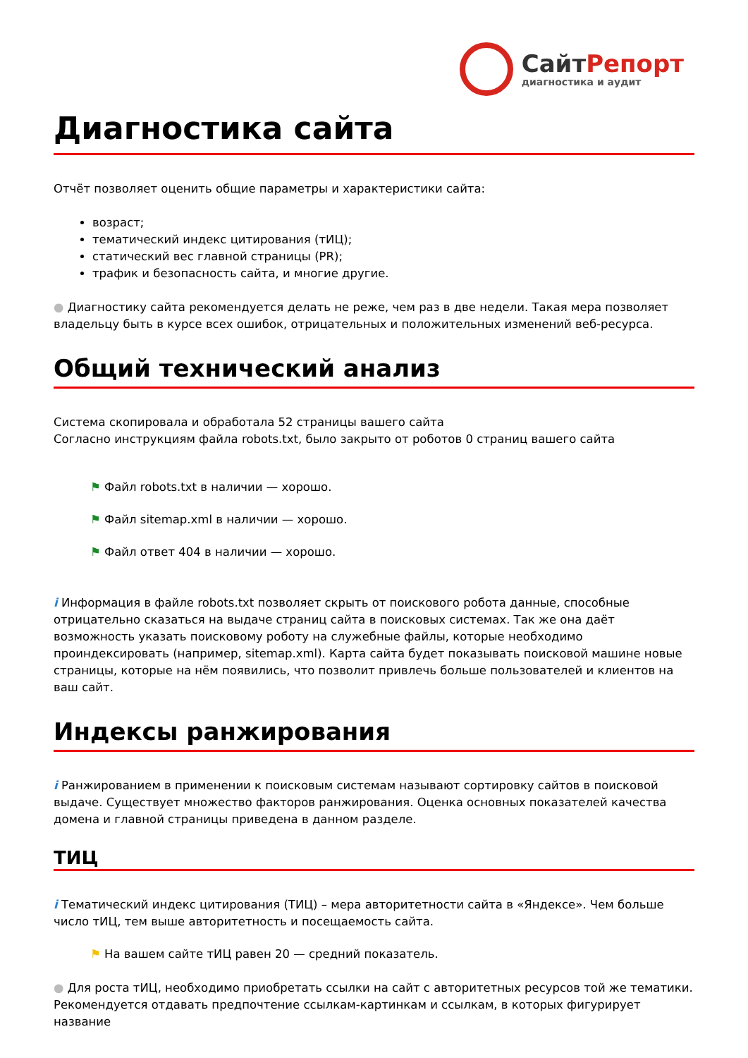СайтРепорт
диагностика и аудит
Диагностика сайта
Отчёт позволяет оценить общие параметры и характеристики сайта:
возраст;
тематический индекс цитирования (тИЦ);
статический вес главной страницы (PR);
трафик и безопасность сайта, и многие другие.
● Диагностику сайта рекомендуется делать не реже, чем раз в две недели. Такая мера позволяет владельцу быть в курсе всех ошибок, отрицательных и положительных изменений веб-ресурса.
Общий технический анализ
Система скопировала и обработала 52 страницы вашего сайта
Согласно инструкциям файла robots.txt, было закрыто от роботов 0 страниц вашего сайта
⚑ Файл robots.txt в наличии — хорошо.
⚑ Файл sitemap.xml в наличии — хорошо.
⚑ Файл ответ 404 в наличии — хорошо.
i Информация в файле robots.txt позволяет скрыть от поискового робота данные, способные отрицательно сказаться на выдаче страниц сайта в поисковых системах. Так же она даёт возможность указать поисковому роботу на служебные файлы, которые необходимо проиндексировать (например, sitemap.xml). Карта сайта будет показывать поисковой машине новые страницы, которые на нём появились, что позволит привлечь больше пользователей и клиентов на ваш сайт.
Индексы ранжирования
i Ранжированием в применении к поисковым системам называют сортировку сайтов в поисковой выдаче. Существует множество факторов ранжирования. Оценка основных показателей качества домена и главной страницы приведена в данном разделе.
ТИЦ
i Тематический индекс цитирования (ТИЦ) – мера авторитетности сайта в «Яндексе». Чем больше число тИЦ, тем выше авторитетность и посещаемость сайта.
⚑ На вашем сайте тИЦ равен 20 — средний показатель.
● Для роста тИЦ, необходимо приобретать ссылки на сайт с авторитетных ресурсов той же тематики. Рекомендуется отдавать предпочтение ссылкам-картинкам и ссылкам, в которых фигурирует название